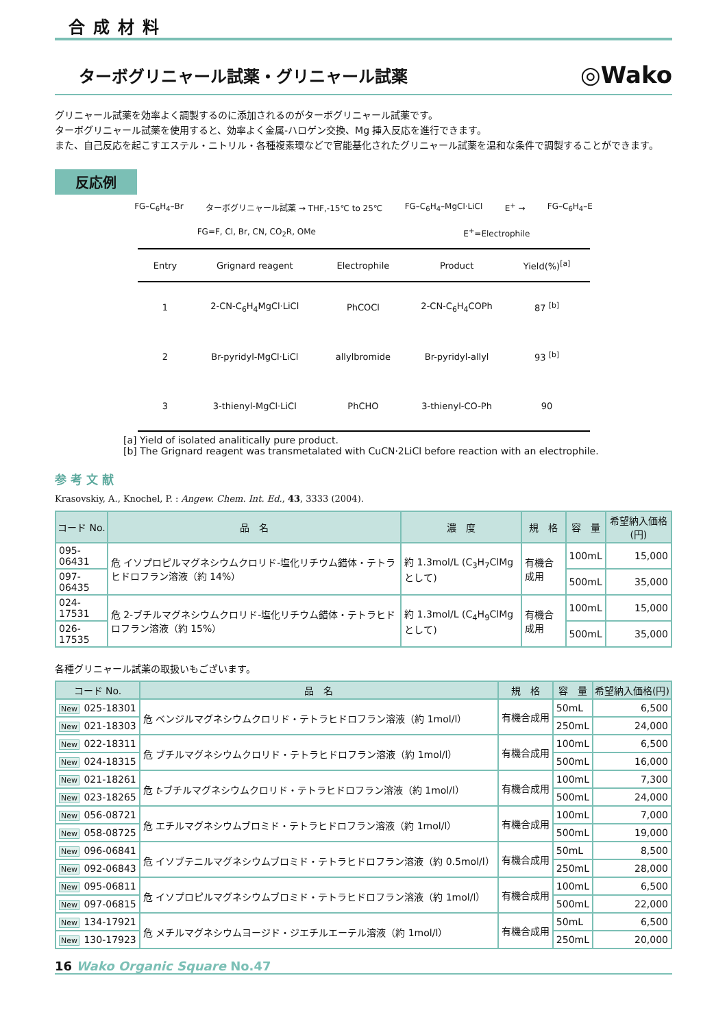合成材料
ターボグリニャール試薬・グリニャール試薬
◎Wako
グリニャール試薬を効率よく調製するのに添加されるのがターボグリニャール試薬です。
ターボグリニャール試薬を使用すると、効率よく金属-ハロゲン交換、Mg 挿入反応を進行できます。
また、自己反応を起こすエステル・ニトリル・各種複素環などで官能基化されたグリニャール試薬を温和な条件で調製することができます。
反応例
FG–C<sub>6</sub>H<sub>4</sub>–Br ターボグリニャール試薬 → THF,-15℃ to 25℃ FG–C<sub>6</sub>H<sub>4</sub>–MgCl·LiCl E<sup>+</sup> → FG–C<sub>6</sub>H<sub>4</sub>–E
FG=F, Cl, Br, CN, CO<sub>2</sub>R, OMe E<sup>+</sup>=Electrophile
| Entry | Grignard reagent | Electrophile | Product | Yield(%)<sup>[a]</sup> |
| --- | --- | --- | --- | --- |
| 1 | 2-CN-C<sub>6</sub>H<sub>4</sub>MgCl·LiCl | PhCOCl | 2-CN-C<sub>6</sub>H<sub>4</sub>COPh | 87 <sup>[b]</sup> |
| 2 | Br-pyridyl-MgCl·LiCl | allylbromide | Br-pyridyl-allyl | 93 <sup>[b]</sup> |
| 3 | 3-thienyl-MgCl·LiCl | PhCHO | 3-thienyl-CO-Ph | 90 |
[a] Yield of isolated analitically pure product.
[b] The Grignard reagent was transmetalated with CuCN·2LiCl before reaction with an electrophile.
参 考 文 献
Krasovskiy, A., Knochel, P. : Angew. Chem. Int. Ed., 43, 3333 (2004).
| コード No. | 品 名 | 濃 度 | 規 格 | 容 量 | 希望納入価格(円) |
| --- | --- | --- | --- | --- | --- |
| 095-06431 | 危 イソプロピルマグネシウムクロリド-塩化リチウム錯体・テトラヒドロフラン溶液（約 14%） | 約 1.3mol/L (C<sub>3</sub>H<sub>7</sub>ClMg として) | 有機合成用 | 100mL | 15,000 |
| 097-06435 | | | | 500mL | 35,000 |
| 024-17531 | 危 2-ブチルマグネシウムクロリド-塩化リチウム錯体・テトラヒドロフラン溶液（約 15%） | 約 1.3mol/L (C<sub>4</sub>H<sub>9</sub>ClMg として) | 有機合成用 | 100mL | 15,000 |
| 026-17535 | | | | 500mL | 35,000 |
各種グリニャール試薬の取扱いもございます。
| コード No. | 品 名 | 規 格 | 容 量 | 希望納入価格(円) |
| --- | --- | --- | --- | --- |
| New 025-18301 | 危 ベンジルマグネシウムクロリド・テトラヒドロフラン溶液（約 1mol/l） | 有機合成用 | 50mL | 6,500 |
| New 021-18303 | | | 250mL | 24,000 |
| New 022-18311 | 危 ブチルマグネシウムクロリド・テトラヒドロフラン溶液（約 1mol/l） | 有機合成用 | 100mL | 6,500 |
| New 024-18315 | | | 500mL | 16,000 |
| New 021-18261 | 危 t -ブチルマグネシウムクロリド・テトラヒドロフラン溶液（約 1mol/l） | 有機合成用 | 100mL | 7,300 |
| New 023-18265 | | | 500mL | 24,000 |
| New 056-08721 | 危 エチルマグネシウムブロミド・テトラヒドロフラン溶液（約 1mol/l） | 有機合成用 | 100mL | 7,000 |
| New 058-08725 | | | 500mL | 19,000 |
| New 096-06841 | 危 イソブテニルマグネシウムブロミド・テトラヒドロフラン溶液（約 0.5mol/l） | 有機合成用 | 50mL | 8,500 |
| New 092-06843 | | | 250mL | 28,000 |
| New 095-06811 | 危 イソプロピルマグネシウムブロミド・テトラヒドロフラン溶液（約 1mol/l） | 有機合成用 | 100mL | 6,500 |
| New 097-06815 | | | 500mL | 22,000 |
| New 134-17921 | 危 メチルマグネシウムヨージド・ジエチルエーテル溶液（約 1mol/l） | 有機合成用 | 50mL | 6,500 |
| New 130-17923 | | | 250mL | 20,000 |
16 Wako Organic Square No.47